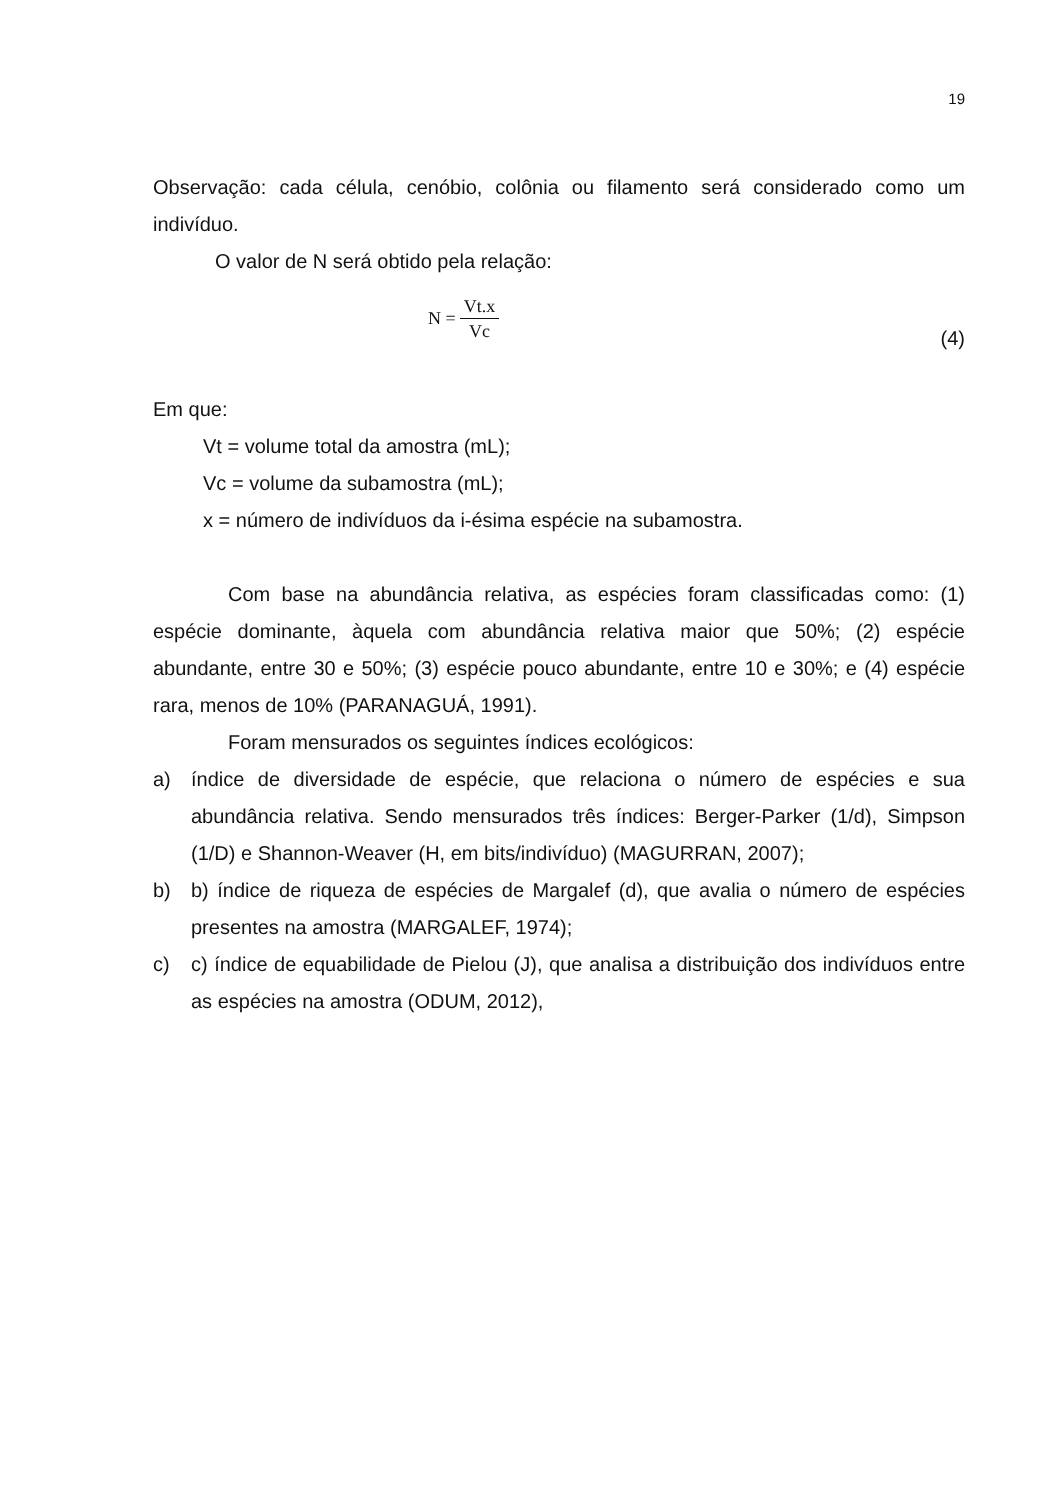19
Observação: cada célula, cenóbio, colônia ou filamento será considerado como um indivíduo.
O valor de N será obtido pela relação:
N = Vt.x Vc
(4)
Em que:
Vt = volume total da amostra (mL);
Vc = volume da subamostra (mL);
x = número de indivíduos da i-ésima espécie na subamostra.
Com base na abundância relativa, as espécies foram classificadas como: (1) espécie dominante, àquela com abundância relativa maior que 50%; (2) espécie abundante, entre 30 e 50%; (3) espécie pouco abundante, entre 10 e 30%; e (4) espécie rara, menos de 10% (PARANAGUÁ, 1991).
Foram mensurados os seguintes índices ecológicos:
a) índice de diversidade de espécie, que relaciona o número de espécies e sua abundância relativa. Sendo mensurados três índices: Berger-Parker (1/d), Simpson (1/D) e Shannon-Weaver (H, em bits/indivíduo) (MAGURRAN, 2007);
b) b) índice de riqueza de espécies de Margalef (d), que avalia o número de espécies presentes na amostra (MARGALEF, 1974);
c) c) índice de equabilidade de Pielou (J), que analisa a distribuição dos indivíduos entre as espécies na amostra (ODUM, 2012),